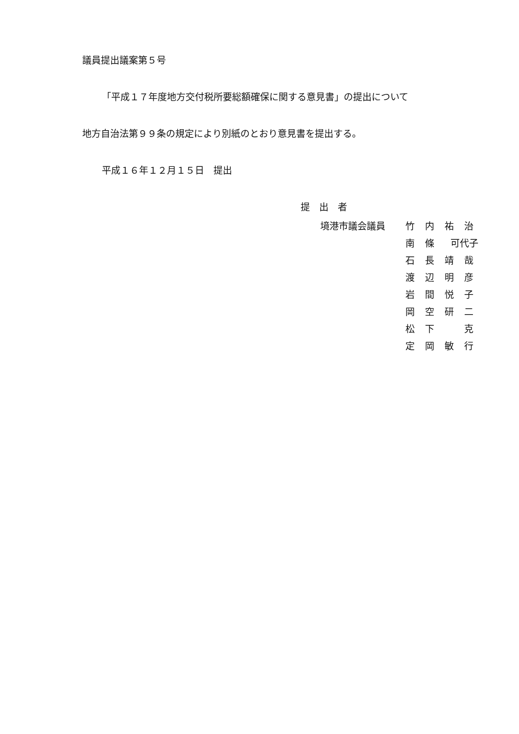議員提出議案第５号
「平成１７年度地方交付税所要総額確保に関する意見書」の提出について
地方自治法第９９条の規定により別紙のとおり意見書を提出する。
平成１６年１２月１５日　提出
提　出　者
| 境港市議会議員 | 竹 | 内 | 祐 | 治 |
| | 南 | 條 | 可代子 | |
| | 石 | 長 | 靖 | 哉 |
| | 渡 | 辺 | 明 | 彦 |
| | 岩 | 間 | 悦 | 子 |
| | 岡 | 空 | 研 | 二 |
| | 松 | 下 | | 克 |
| | 定 | 岡 | 敏 | 行 |